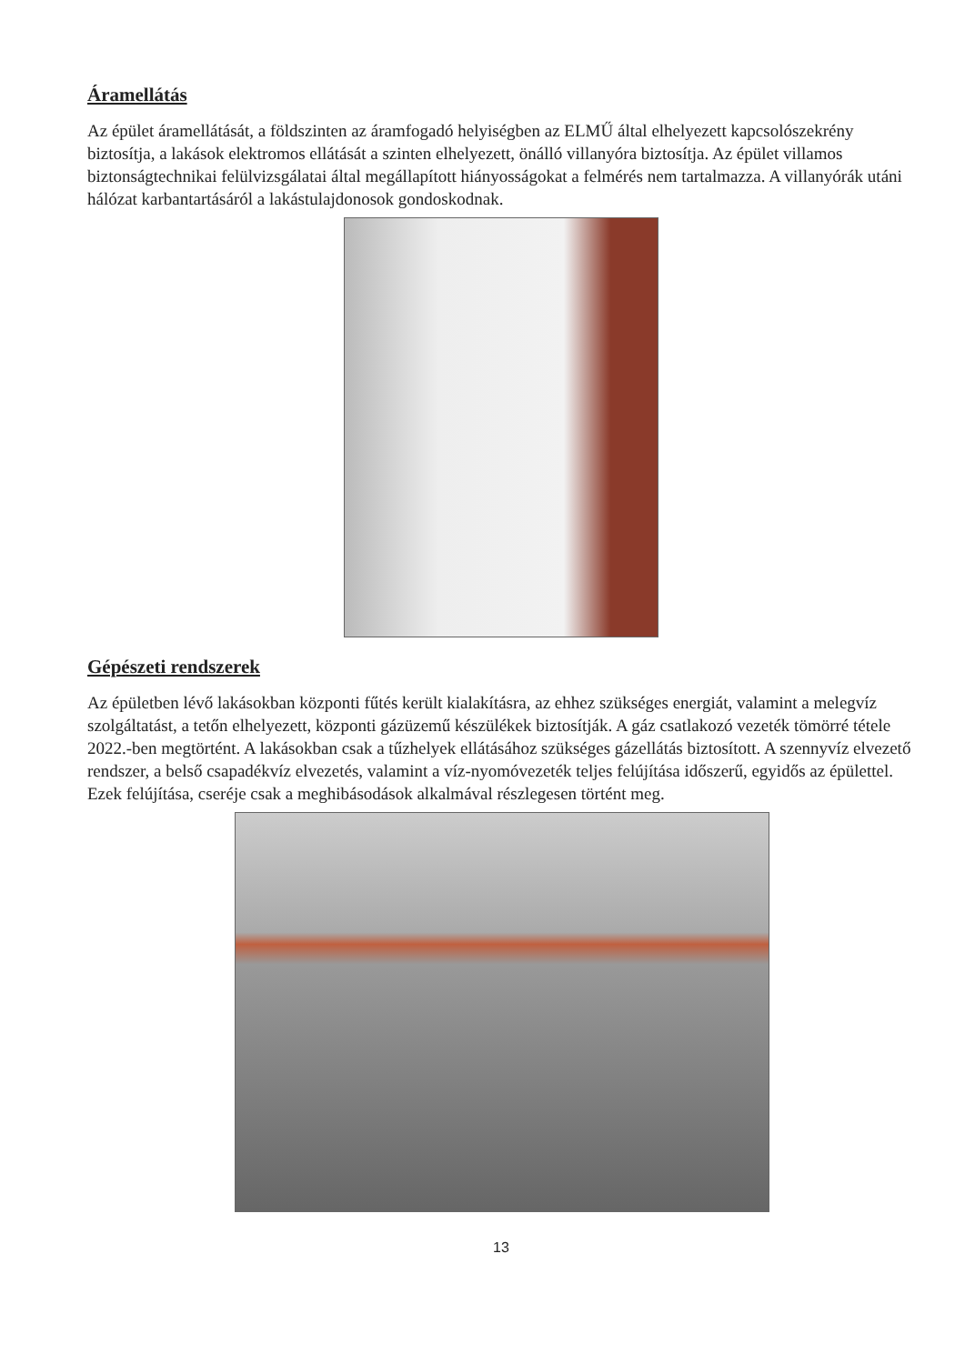Áramellátás
Az épület áramellátását, a földszinten az áramfogadó helyiségben az ELMŰ által elhelyezett kapcsolószekrény biztosítja, a lakások elektromos ellátását a szinten elhelyezett, önálló villanyóra biztosítja. Az épület villamos biztonságtechnikai felülvizsgálatai által megállapított hiányosságokat a felmérés nem tartalmazza. A villanyórák utáni hálózat karbantartásáról a lakástulajdonosok gondoskodnak.
Gépészeti rendszerek
Az épületben lévő lakásokban központi fűtés került kialakításra, az ehhez szükséges energiát, valamint a melegvíz szolgáltatást, a tetőn elhelyezett, központi gázüzemű készülékek biztosítják. A gáz csatlakozó vezeték tömörré tétele 2022.-ben megtörtént. A lakásokban csak a tűzhelyek ellátásához szükséges gázellátás biztosított. A szennyvíz elvezető rendszer, a belső csapadékvíz elvezetés, valamint a víz-nyomóvezeték teljes felújítása időszerű, egyidős az épülettel. Ezek felújítása, cseréje csak a meghibásodások alkalmával részlegesen történt meg.
13